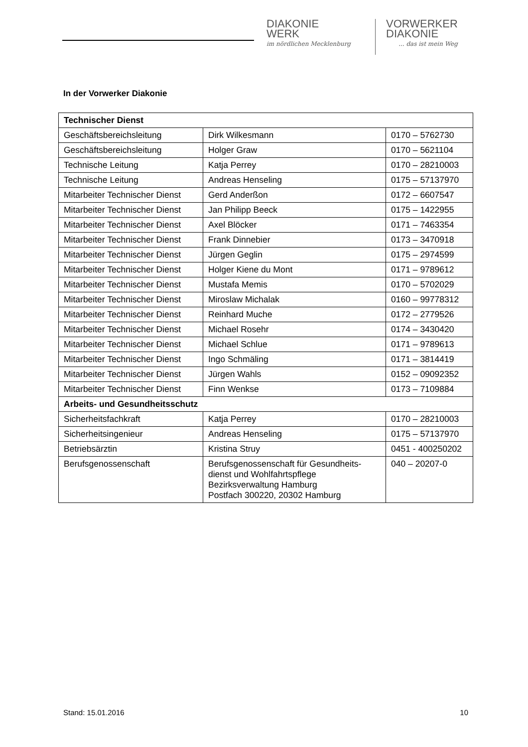DIAKONIE
WERK
im nördlichen Mecklenburg
VORWERKER
DIAKONIE... das ist mein Weg
In der Vorwerker Diakonie
| Technischer Dienst | | |
| --- | --- | --- |
| Geschäftsbereichsleitung | Dirk Wilkesmann | 0170 – 5762730 |
| Geschäftsbereichsleitung | Holger Graw | 0170 – 5621104 |
| Technische Leitung | Katja Perrey | 0170 – 28210003 |
| Technische Leitung | Andreas Henseling | 0175 – 57137970 |
| Mitarbeiter Technischer Dienst | Gerd Anderßon | 0172 – 6607547 |
| Mitarbeiter Technischer Dienst | Jan Philipp Beeck | 0175 – 1422955 |
| Mitarbeiter Technischer Dienst | Axel Blöcker | 0171 – 7463354 |
| Mitarbeiter Technischer Dienst | Frank Dinnebier | 0173 – 3470918 |
| Mitarbeiter Technischer Dienst | Jürgen Geglin | 0175 – 2974599 |
| Mitarbeiter Technischer Dienst | Holger Kiene du Mont | 0171 – 9789612 |
| Mitarbeiter Technischer Dienst | Mustafa Memis | 0170 – 5702029 |
| Mitarbeiter Technischer Dienst | Miroslaw Michalak | 0160 – 99778312 |
| Mitarbeiter Technischer Dienst | Reinhard Muche | 0172 – 2779526 |
| Mitarbeiter Technischer Dienst | Michael Rosehr | 0174 – 3430420 |
| Mitarbeiter Technischer Dienst | Michael Schlue | 0171 – 9789613 |
| Mitarbeiter Technischer Dienst | Ingo Schmäling | 0171 – 3814419 |
| Mitarbeiter Technischer Dienst | Jürgen Wahls | 0152 – 09092352 |
| Mitarbeiter Technischer Dienst | Finn Wenkse | 0173 – 7109884 |
| Arbeits- und Gesundheitsschutz | | |
| Sicherheitsfachkraft | Katja Perrey | 0170 – 28210003 |
| Sicherheitsingenieur | Andreas Henseling | 0175 – 57137970 |
| Betriebsärztin | Kristina Struy | 0451 - 400250202 |
| Berufsgenossenschaft | Berufsgenossenschaft für Gesundheits- dienst und Wohlfahrtspflege Bezirksverwaltung Hamburg Postfach 300220, 20302 Hamburg | 040 – 20207-0 |
Stand: 15.01.2016 10